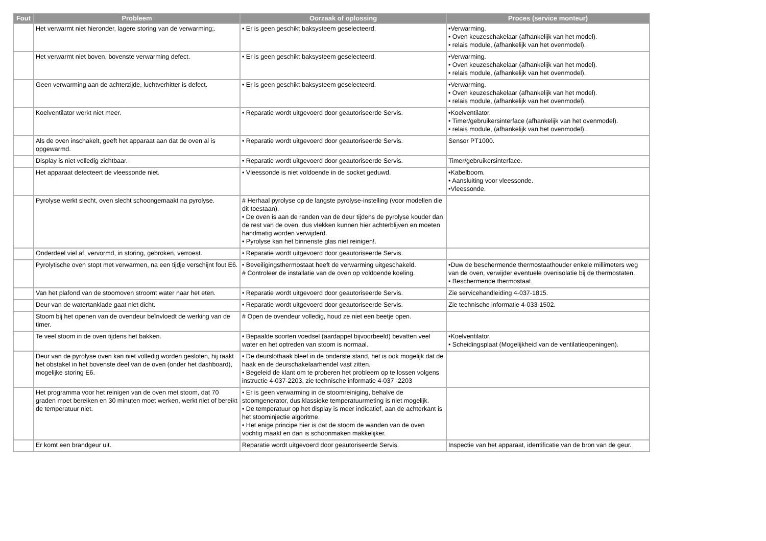| Fout | Probleem | Oorzaak of oplossing | Proces (service monteur) |
| --- | --- | --- | --- |
| | Het verwarmt niet hieronder, lagere storing van de verwarming;. | • Er is geen geschikt baksysteem geselecteerd. | •Verwarming. • Oven keuzeschakelaar (afhankelijk van het model). • relais module, (afhankelijk van het ovenmodel). |
| | Het verwarmt niet boven, bovenste verwarming defect. | • Er is geen geschikt baksysteem geselecteerd. | •Verwarming. • Oven keuzeschakelaar (afhankelijk van het model). • relais module, (afhankelijk van het ovenmodel). |
| | Geen verwarming aan de achterzijde, luchtverhitter is defect. | • Er is geen geschikt baksysteem geselecteerd. | •Verwarming. • Oven keuzeschakelaar (afhankelijk van het model). • relais module, (afhankelijk van het ovenmodel). |
| | Koelventilator werkt niet meer. | • Reparatie wordt uitgevoerd door geautoriseerde Servis. | •Koelventilator. • Timer/gebruikersinterface (afhankelijk van het ovenmodel). • relais module, (afhankelijk van het ovenmodel). |
| | Als de oven inschakelt, geeft het apparaat aan dat de oven al is opgewarmd. | • Reparatie wordt uitgevoerd door geautoriseerde Servis. | Sensor PT1000. |
| | Display is niet volledig zichtbaar. | • Reparatie wordt uitgevoerd door geautoriseerde Servis. | Timer/gebruikersinterface. |
| | Het apparaat detecteert de vleessonde niet. | • Vleessonde is niet voldoende in de socket geduwd. | •Kabelboom. • Aansluiting voor vleessonde. •Vleessonde. |
| | Pyrolyse werkt slecht, oven slecht schoongemaakt na pyrolyse. | # Herhaal pyrolyse op de langste pyrolyse-instelling (voor modellen die dit toestaan). • De oven is aan de randen van de deur tijdens de pyrolyse kouder dan de rest van de oven, dus vlekken kunnen hier achterblijven en moeten handmatig worden verwijderd. • Pyrolyse kan het binnenste glas niet reinigen!. | |
| | Onderdeel viel af, vervormd, in storing, gebroken, verroest. | • Reparatie wordt uitgevoerd door geautoriseerde Servis. | |
| | Pyrolytische oven stopt met verwarmen, na een tijdje verschijnt fout E6. | • Beveiligingsthermostaat heeft de verwarming uitgeschakeld. # Controleer de installatie van de oven op voldoende koeling. | •Duw de beschermende thermostaathouder enkele millimeters weg van de oven, verwijder eventuele ovenisolatie bij de thermostaten. • Beschermende thermostaat. |
| | Van het plafond van de stoomoven stroomt water naar het eten. | • Reparatie wordt uitgevoerd door geautoriseerde Servis. | Zie servicehandleiding 4-037-1815. |
| | Deur van de watertanklade gaat niet dicht. | • Reparatie wordt uitgevoerd door geautoriseerde Servis. | Zie technische informatie 4-033-1502. |
| | Stoom bij het openen van de ovendeur beïnvloedt de werking van de timer. | # Open de ovendeur volledig, houd ze niet een beetje open. | |
| | Te veel stoom in de oven tijdens het bakken. | • Bepaalde soorten voedsel (aardappel bijvoorbeeld) bevatten veel water en het optreden van stoom is normaal. | •Koelventilator. • Scheidingsplaat (Mogelijkheid van de ventilatieopeningen). |
| | Deur van de pyrolyse oven kan niet volledig worden gesloten, hij raakt het obstakel in het bovenste deel van de oven (onder het dashboard), mogelijke storing E6. | • De deurslothaak bleef in de onderste stand, het is ook mogelijk dat de haak en de deurschakelaarhendel vast zitten. • Begeleid de klant om te proberen het probleem op te lossen volgens instructie 4-037-2203, zie technische informatie 4-037 -2203 | |
| | Het programma voor het reinigen van de oven met stoom, dat 70 graden moet bereiken en 30 minuten moet werken, werkt niet of bereikt de temperatuur niet. | • Er is geen verwarming in de stoomreiniging, behalve de stoomgenerator, dus klassieke temperatuurmeting is niet mogelijk. • De temperatuur op het display is meer indicatief, aan de achterkant is het stoominjectie algoritme. • Het enige principe hier is dat de stoom de wanden van de oven vochtig maakt en dan is schoonmaken makkelijker. | |
| | Er komt een brandgeur uit. | Reparatie wordt uitgevoerd door geautoriseerde Servis. | Inspectie van het apparaat, identificatie van de bron van de geur. |